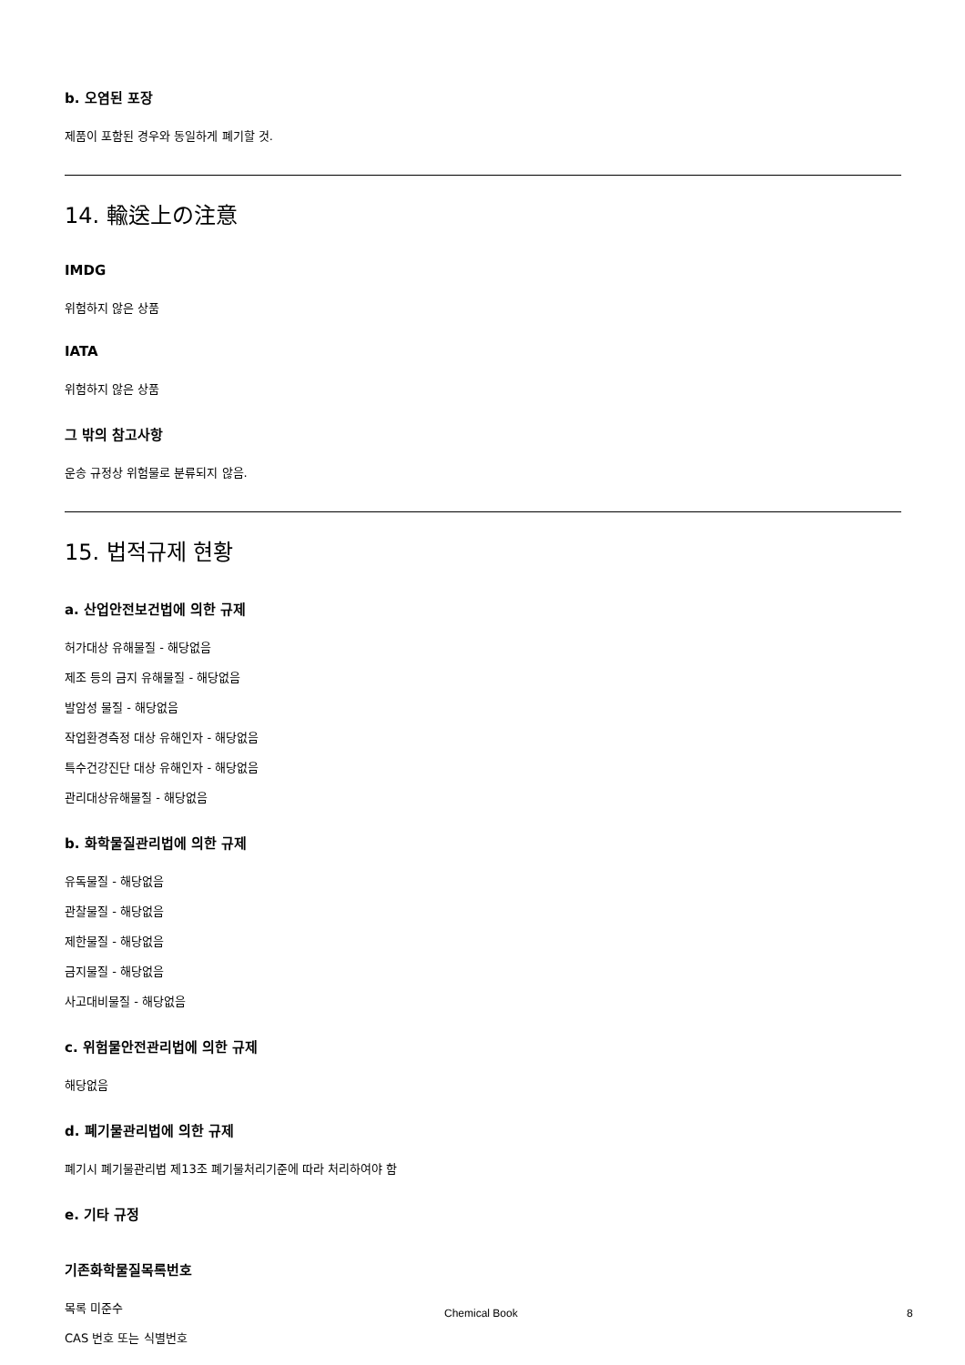b. 오염된 포장
제품이 포함된 경우와 동일하게 폐기할 것.
14. 輸送上の注意
IMDG
위험하지 않은 상품
IATA
위험하지 않은 상품
그 밖의 참고사항
운송 규정상 위험물로 분류되지 않음.
15. 법적규제 현황
a. 산업안전보건법에 의한 규제
허가대상 유해물질 - 해당없음
제조 등의 금지 유해물질 - 해당없음
발암성 물질 - 해당없음
작업환경측정 대상 유해인자 - 해당없음
특수건강진단 대상 유해인자 - 해당없음
관리대상유해물질 - 해당없음
b. 화학물질관리법에 의한 규제
유독물질 - 해당없음
관찰물질 - 해당없음
제한물질 - 해당없음
금지물질 - 해당없음
사고대비물질 - 해당없음
c. 위험물안전관리법에 의한 규제
해당없음
d. 폐기물관리법에 의한 규제
폐기시 폐기물관리법 제13조 폐기물처리기준에 따라 처리하여야 함
e. 기타 규정
기존화학물질목록번호
목록 미준수
CAS 번호 또는 식별번호
Chemical Book 8